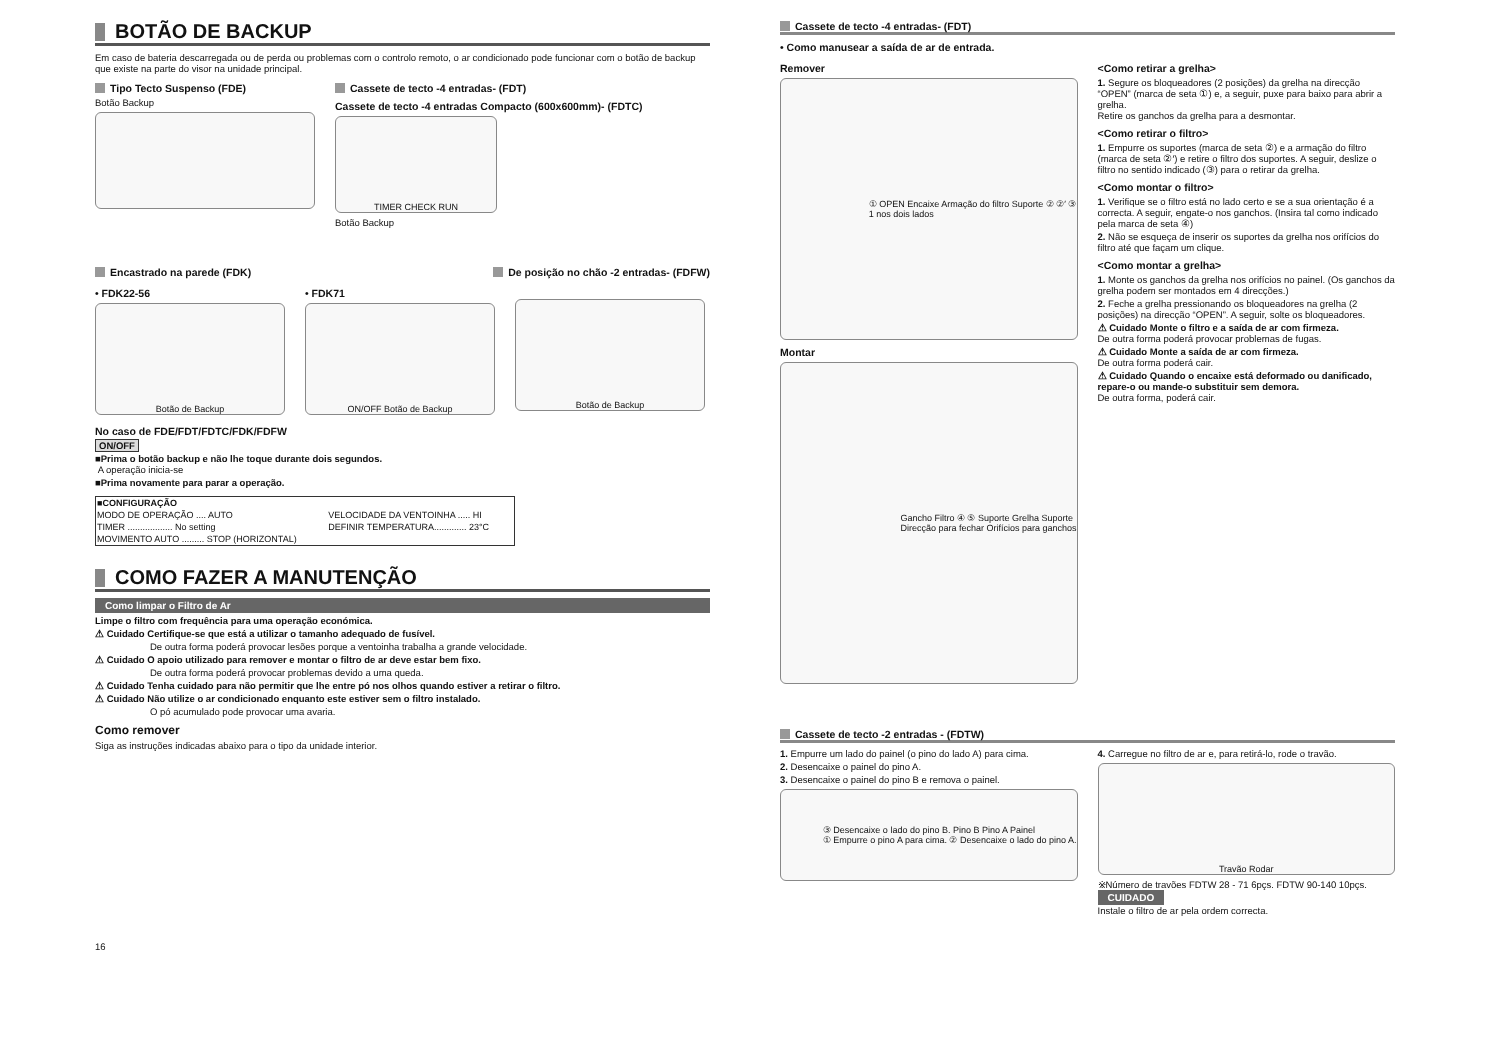BOTÃO DE BACKUP
Em caso de bateria descarregada ou de perda ou problemas com o controlo remoto, o ar condicionado pode funcionar com o botão de backup que existe na parte do visor na unidade principal.
Tipo Tecto Suspenso (FDE)
Botão Backup
Cassete de tecto -4 entradas- (FDT)
Cassete de tecto -4 entradas Compacto (600x600mm)- (FDTC)
TIMER CHECK RUN
Botão Backup
Encastrado na parede (FDK) De posição no chão -2 entradas- (FDFW)
• FDK22-56
Botão de Backup
• FDK71
ON/OFF Botão de Backup
Botão de Backup
No caso de FDE/FDT/FDTC/FDK/FDFW
ON/OFF
■Prima o botão backup e não lhe toque durante dois segundos.
A operação inicia-se
■Prima novamente para parar a operação.
| ■CONFIGURAÇÃO | |
| --- | --- |
| MODO DE OPERAÇÃO .... AUTO | VELOCIDADE DA VENTOINHA ..... HI |
| TIMER .................. No setting | DEFINIR TEMPERATURA............. 23°C |
| MOVIMENTO AUTO ......... STOP (HORIZONTAL) | |
COMO FAZER A MANUTENÇÃO
Como limpar o Filtro de Ar
Limpe o filtro com frequência para uma operação económica.
⚠ Cuidado Certifique-se que está a utilizar o tamanho adequado de fusível.
De outra forma poderá provocar lesões porque a ventoinha trabalha a grande velocidade.
⚠ Cuidado O apoio utilizado para remover e montar o filtro de ar deve estar bem fixo.
De outra forma poderá provocar problemas devido a uma queda.
⚠ Cuidado Tenha cuidado para não permitir que lhe entre pó nos olhos quando estiver a retirar o filtro.
⚠ Cuidado Não utilize o ar condicionado enquanto este estiver sem o filtro instalado.
O pó acumulado pode provocar uma avaria.
Como remover
Siga as instruções indicadas abaixo para o tipo da unidade interior.
16
Cassete de tecto -4 entradas- (FDT)
• Como manusear a saída de ar de entrada.
Remover
① OPEN Encaixe Armação do filtro Suporte ② ②′ ③
1 nos dois lados
Montar
Gancho Filtro ④ ⑤ Suporte Grelha Suporte
Direcção para fechar Orifícios para ganchos
<Como retirar a grelha>
1. Segure os bloqueadores (2 posições) da grelha na direcção “OPEN” (marca de seta ①) e, a seguir, puxe para baixo para abrir a grelha.
Retire os ganchos da grelha para a desmontar.
<Como retirar o filtro>
1. Empurre os suportes (marca de seta ②) e a armação do filtro (marca de seta ②′) e retire o filtro dos suportes. A seguir, deslize o filtro no sentido indicado (③) para o retirar da grelha.
<Como montar o filtro>
1. Verifique se o filtro está no lado certo e se a sua orientação é a correcta. A seguir, engate-o nos ganchos. (Insira tal como indicado pela marca de seta ④)
2. Não se esqueça de inserir os suportes da grelha nos orifícios do filtro até que façam um clique.
<Como montar a grelha>
1. Monte os ganchos da grelha nos orifícios no painel. (Os ganchos da grelha podem ser montados em 4 direcções.)
2. Feche a grelha pressionando os bloqueadores na grelha (2 posições) na direcção “OPEN”. A seguir, solte os bloqueadores.
⚠ Cuidado Monte o filtro e a saída de ar com firmeza.
De outra forma poderá provocar problemas de fugas.
⚠ Cuidado Monte a saída de ar com firmeza.
De outra forma poderá cair.
⚠ Cuidado Quando o encaixe está deformado ou danificado, repare-o ou mande-o substituir sem demora.
De outra forma, poderá cair.
Cassete de tecto -2 entradas - (FDTW)
1. Empurre um lado do painel (o pino do lado A) para cima.
2. Desencaixe o painel do pino A.
3. Desencaixe o painel do pino B e remova o painel.
③ Desencaixe o lado do pino B. Pino B Pino A Painel
① Empurre o pino A para cima. ② Desencaixe o lado do pino A.
4. Carregue no filtro de ar e, para retirá-lo, rode o travão.
Travão Rodar
※Número de travões FDTW 28 - 71 6pçs. FDTW 90-140 10pçs.
CUIDADO
Instale o filtro de ar pela ordem correcta.